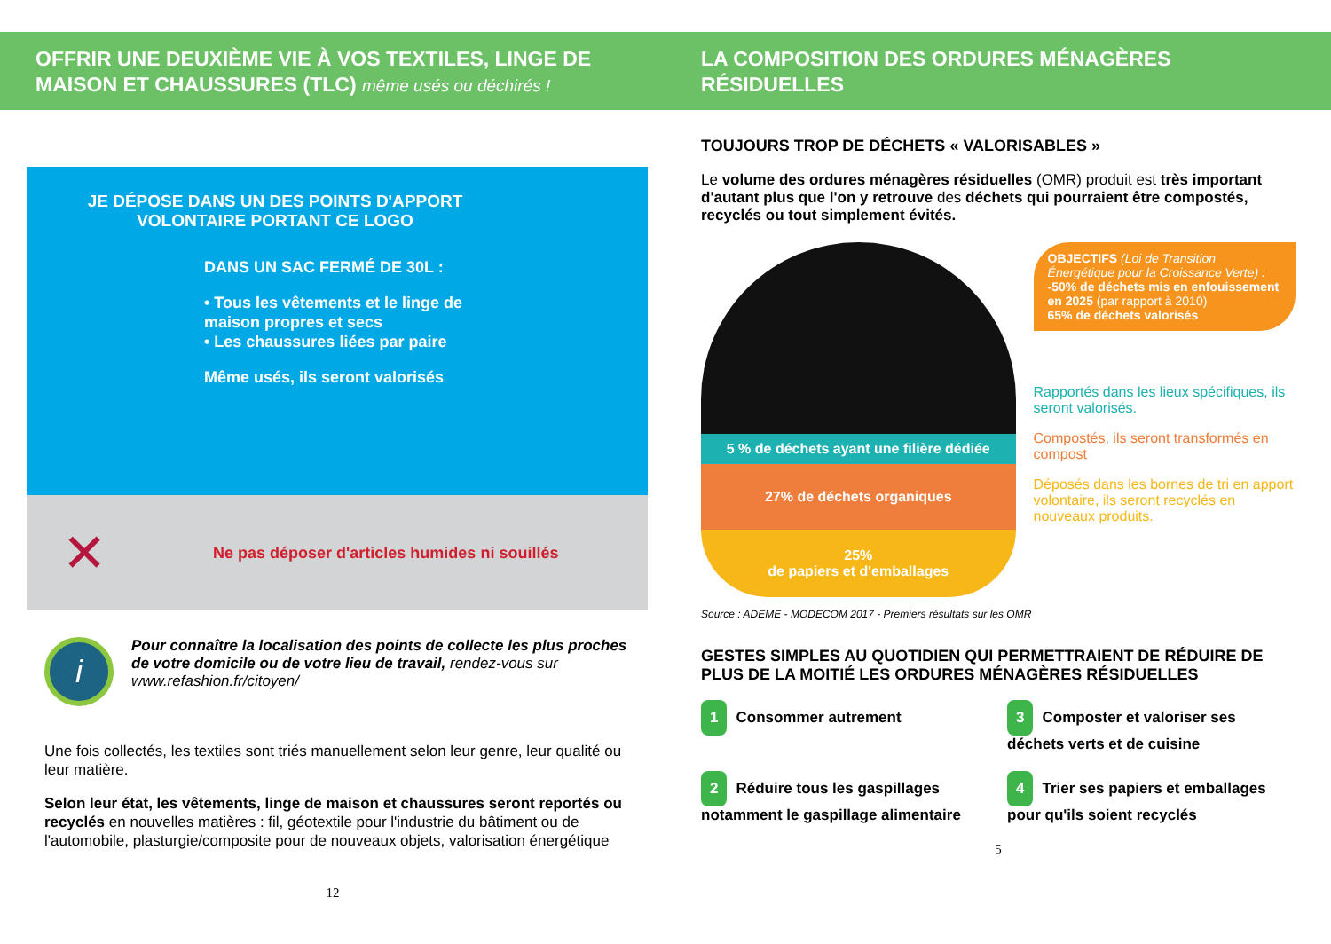OFFRIR UNE DEUXIÈME VIE À VOS TEXTILES, LINGE DE MAISON ET CHAUSSURES (TLC) même usés ou déchirés !
JE DÉPOSE DANS UN DES POINTS D'APPORT VOLONTAIRE PORTANT CE LOGO
DANS UN SAC FERMÉ DE 30L :
• Tous les vêtements et le linge de maison propres et secs
• Les chaussures liées par paire
Même usés, ils seront valorisés
✕
Ne pas déposer d'articles humides ni souillés
i
Pour connaître la localisation des points de collecte les plus proches de votre domicile ou de votre lieu de travail, rendez-vous sur www.refashion.fr/citoyen/
Une fois collectés, les textiles sont triés manuellement selon leur genre, leur qualité ou leur matière.
Selon leur état, les vêtements, linge de maison et chaussures seront reportés ou recyclés en nouvelles matières : fil, géotextile pour l'industrie du bâtiment ou de l'automobile, plasturgie/composite pour de nouveaux objets, valorisation énergétique
12
LA COMPOSITION DES ORDURES MÉNAGÈRES RÉSIDUELLES
TOUJOURS TROP DE DÉCHETS « VALORISABLES »
Le volume des ordures ménagères résiduelles (OMR) produit est très important d'autant plus que l'on y retrouve des déchets qui pourraient être compostés, recyclés ou tout simplement évités.
5 % de déchets ayant une filière dédiée
27% de déchets organiques
25%
de papiers et d'emballages
OBJECTIFS (Loi de Transition Énergétique pour la Croissance Verte) :
-50% de déchets mis en enfouissement en 2025 (par rapport à 2010)
65% de déchets valorisés
Rapportés dans les lieux spécifiques, ils seront valorisés.
Compostés, ils seront transformés en compost
Déposés dans les bornes de tri en apport volontaire, ils seront recyclés en nouveaux produits.
Source : ADEME - MODECOM 2017 - Premiers résultats sur les OMR
GESTES SIMPLES AU QUOTIDIEN QUI PERMETTRAIENT DE RÉDUIRE DE PLUS DE LA MOITIÉ LES ORDURES MÉNAGÈRES RÉSIDUELLES
1 Consommer autrement
3 Composter et valoriser ses déchets verts et de cuisine
2 Réduire tous les gaspillages notamment le gaspillage alimentaire
4 Trier ses papiers et emballages pour qu'ils soient recyclés
5